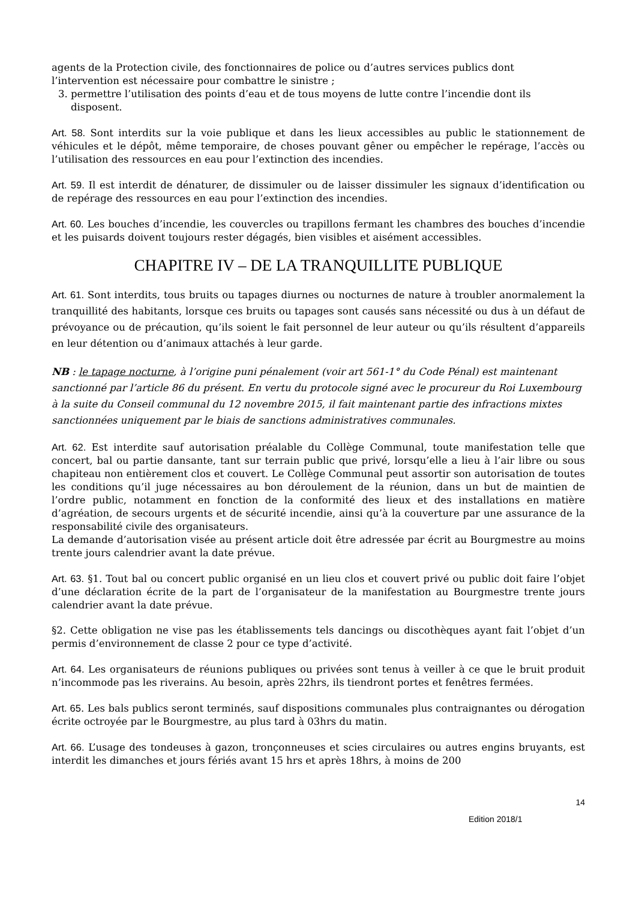agents de la Protection civile, des fonctionnaires de police ou d’autres services publics dont l’intervention est nécessaire pour combattre le sinistre ;
3. permettre l’utilisation des points d’eau et de tous moyens de lutte contre l’incendie dont ils disposent.
Art. 58. Sont interdits sur la voie publique et dans les lieux accessibles au public le stationnement de véhicules et le dépôt, même temporaire, de choses pouvant gêner ou empêcher le repérage, l’accès ou l’utilisation des ressources en eau pour l’extinction des incendies.
Art. 59. Il est interdit de dénaturer, de dissimuler ou de laisser dissimuler les signaux d’identification ou de repérage des ressources en eau pour l’extinction des incendies.
Art. 60. Les bouches d’incendie, les couvercles ou trapillons fermant les chambres des bouches d’incendie et les puisards doivent toujours rester dégagés, bien visibles et aisément accessibles.
CHAPITRE IV – DE LA TRANQUILLITE PUBLIQUE
Art. 61. Sont interdits, tous bruits ou tapages diurnes ou nocturnes de nature à troubler anormalement la tranquillité des habitants, lorsque ces bruits ou tapages sont causés sans nécessité ou dus à un défaut de prévoyance ou de précaution, qu’ils soient le fait personnel de leur auteur ou qu’ils résultent d’appareils en leur détention ou d’animaux attachés à leur garde.
NB : le tapage nocturne, à l’origine puni pénalement (voir art 561-1° du Code Pénal) est maintenant sanctionné par l’article 86 du présent. En vertu du protocole signé avec le procureur du Roi Luxembourg à la suite du Conseil communal du 12 novembre 2015, il fait maintenant partie des infractions mixtes sanctionnées uniquement par le biais de sanctions administratives communales.
Art. 62. Est interdite sauf autorisation préalable du Collège Communal, toute manifestation telle que concert, bal ou partie dansante, tant sur terrain public que privé, lorsqu’elle a lieu à l’air libre ou sous chapiteau non entièrement clos et couvert. Le Collège Communal peut assortir son autorisation de toutes les conditions qu’il juge nécessaires au bon déroulement de la réunion, dans un but de maintien de l’ordre public, notamment en fonction de la conformité des lieux et des installations en matière d’agréation, de secours urgents et de sécurité incendie, ainsi qu’à la couverture par une assurance de la responsabilité civile des organisateurs.
La demande d’autorisation visée au présent article doit être adressée par écrit au Bourgmestre au moins trente jours calendrier avant la date prévue.
Art. 63. §1. Tout bal ou concert public organisé en un lieu clos et couvert privé ou public doit faire l’objet d’une déclaration écrite de la part de l’organisateur de la manifestation au Bourgmestre trente jours calendrier avant la date prévue.
§2. Cette obligation ne vise pas les établissements tels dancings ou discothèques ayant fait l’objet d’un permis d’environnement de classe 2 pour ce type d’activité.
Art. 64. Les organisateurs de réunions publiques ou privées sont tenus à veiller à ce que le bruit produit n’incommode pas les riverains. Au besoin, après 22hrs, ils tiendront portes et fenêtres fermées.
Art. 65. Les bals publics seront terminés, sauf dispositions communales plus contraignantes ou dérogation écrite octroyée par le Bourgmestre, au plus tard à 03hrs du matin.
Art. 66. L’usage des tondeuses à gazon, tronçonneuses et scies circulaires ou autres engins bruyants, est interdit les dimanches et jours fériés avant 15 hrs et après 18hrs, à moins de 200
14
Edition 2018/1